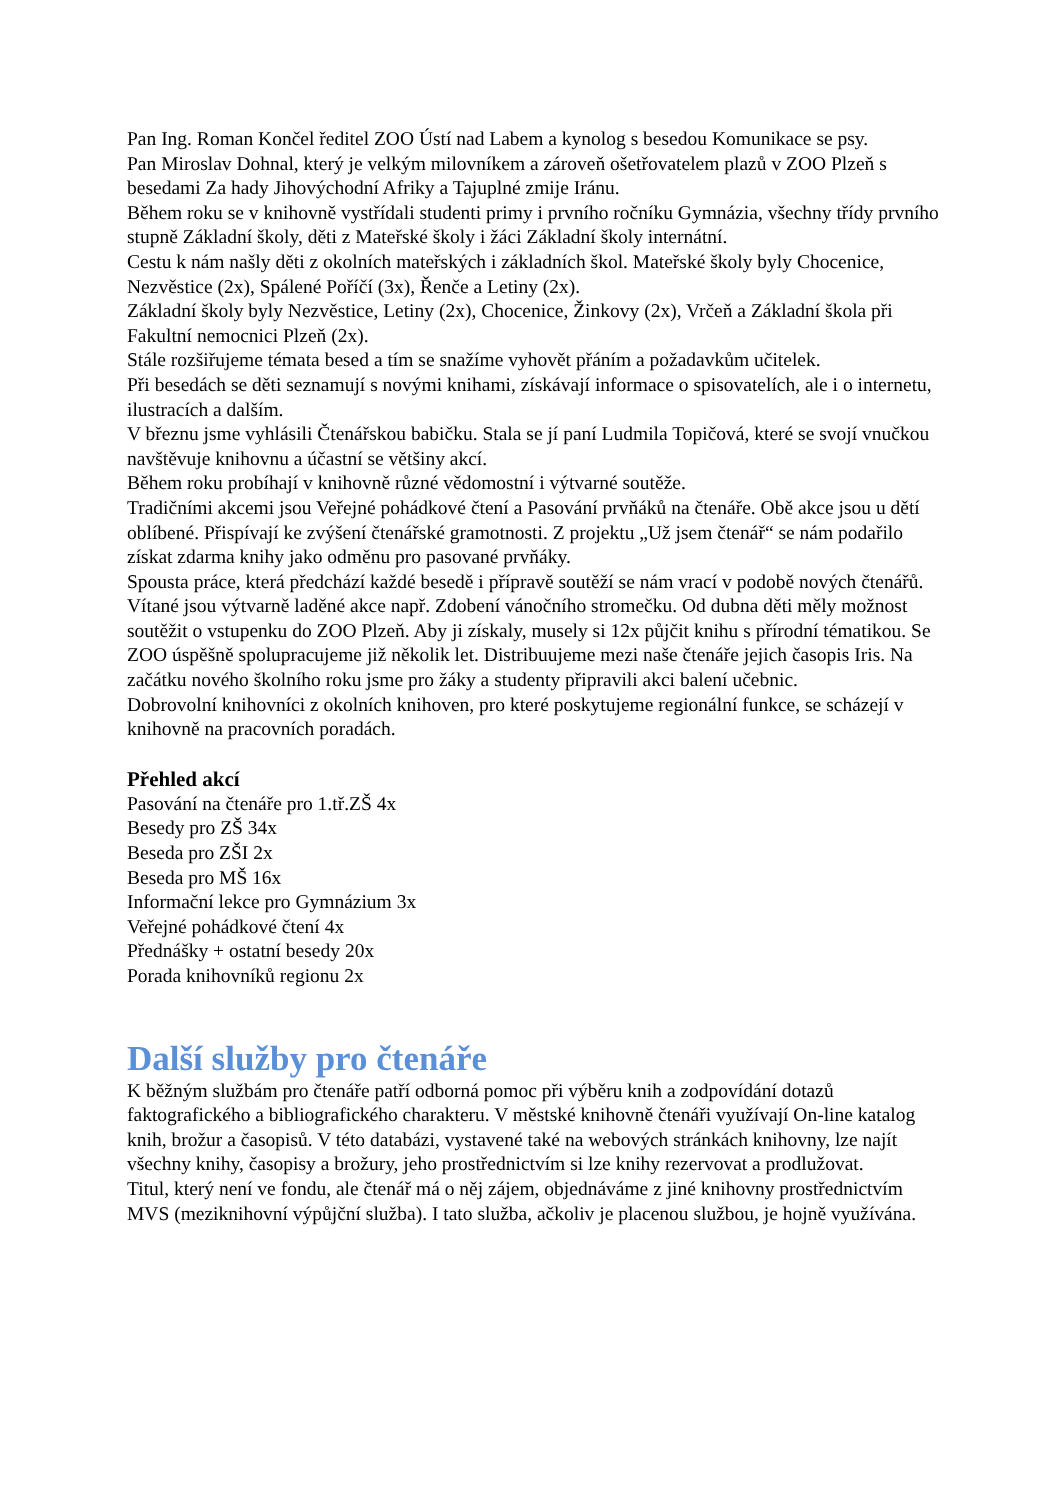Pan Ing. Roman Končel ředitel ZOO Ústí nad Labem a kynolog s besedou Komunikace se psy.
Pan Miroslav Dohnal, který je velkým milovníkem a zároveň ošetřovatelem plazů v ZOO Plzeň s besedami Za hady Jihovýchodní Afriky a Tajuplné zmije Iránu.
Během roku se v knihovně vystřídali studenti primy i prvního ročníku Gymnázia, všechny třídy prvního stupně Základní školy, děti z Mateřské školy i žáci Základní školy internátní.
Cestu k nám našly děti z okolních mateřských i základních škol. Mateřské školy byly Chocenice, Nezvěstice (2x), Spálené Poříčí (3x), Řenče a Letiny (2x).
Základní školy byly Nezvěstice, Letiny (2x), Chocenice, Žinkovy (2x), Vrčeň a Základní škola při Fakultní nemocnici Plzeň (2x).
Stále rozšiřujeme témata besed a tím se snažíme vyhovět přáním a požadavkům učitelek.
Při besedách se děti seznamují s novými knihami, získávají informace o spisovatelích, ale i o internetu, ilustracích a dalším.
V březnu jsme vyhlásili Čtenářskou babičku. Stala se jí paní Ludmila Topičová, které se svojí vnučkou navštěvuje knihovnu a účastní se většiny akcí.
Během roku probíhají v knihovně různé vědomostní i výtvarné soutěže.
Tradičními akcemi jsou Veřejné pohádkové čtení a Pasování prvňáků na čtenáře. Obě akce jsou u dětí oblíbené. Přispívají ke zvýšení čtenářské gramotnosti. Z projektu „Už jsem čtenář“ se nám podařilo získat zdarma knihy jako odměnu pro pasované prvňáky.
Spousta práce, která předchází každé besedě i přípravě soutěží se nám vrací v podobě nových čtenářů.
Vítané jsou výtvarně laděné akce např. Zdobení vánočního stromečku. Od dubna děti měly možnost soutěžit o vstupenku do ZOO Plzeň. Aby ji získaly, musely si 12x půjčit knihu s přírodní tématikou. Se ZOO úspěšně spolupracujeme již několik let. Distribuujeme mezi naše čtenáře jejich časopis Iris. Na začátku nového školního roku jsme pro žáky a studenty připravili akci balení učebnic.
Dobrovolní knihovníci z okolních knihoven, pro které poskytujeme regionální funkce, se scházejí v knihovně na pracovních poradách.
Přehled akcí
Pasování na čtenáře pro 1.tř.ZŠ 4x
Besedy pro ZŠ 34x
Beseda pro ZŠI 2x
Beseda pro MŠ 16x
Informační lekce pro Gymnázium 3x
Veřejné pohádkové čtení 4x
Přednášky + ostatní besedy 20x
Porada knihovníků regionu 2x
Další služby pro čtenáře
K běžným službám pro čtenáře patří odborná pomoc při výběru knih a zodpovídání dotazů faktografického a bibliografického charakteru. V městské knihovně čtenáři využívají On-line katalog knih, brožur a časopisů. V této databázi, vystavené také na webových stránkách knihovny, lze najít všechny knihy, časopisy a brožury, jeho prostřednictvím si lze knihy rezervovat a prodlužovat.
Titul, který není ve fondu, ale čtenář má o něj zájem, objednáváme z jiné knihovny prostřednictvím MVS (meziknihovní výpůjční služba). I tato služba, ačkoliv je placenou službou, je hojně využívána.